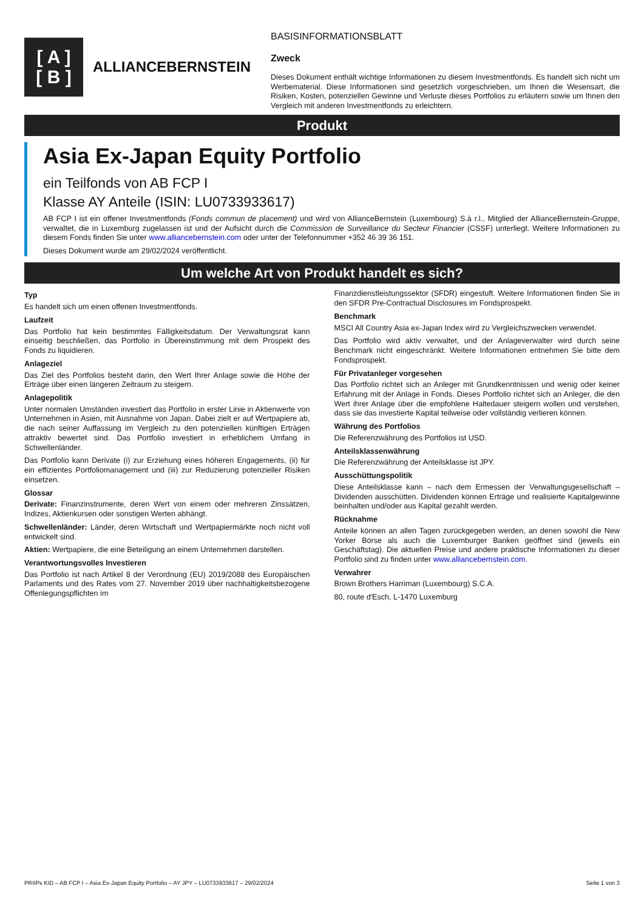[ A ]
[ B ]
ALLIANCEBERNSTEIN
BASISINFORMATIONSBLATT
Zweck
Dieses Dokument enthält wichtige Informationen zu diesem Investmentfonds. Es handelt sich nicht um Werbematerial. Diese Informationen sind gesetzlich vorgeschrieben, um Ihnen die Wesensart, die Risiken, Kosten, potenziellen Gewinne und Verluste dieses Portfolios zu erläutern sowie um Ihnen den Vergleich mit anderen Investmentfonds zu erleichtern.
Produkt
Asia Ex-Japan Equity Portfolio
ein Teilfonds von AB FCP I
Klasse AY Anteile (ISIN: LU0733933617)
AB FCP I ist ein offener Investmentfonds (Fonds commun de placement) und wird von AllianceBernstein (Luxembourg) S.à r.l., Mitglied der AllianceBernstein-Gruppe, verwaltet, die in Luxemburg zugelassen ist und der Aufsicht durch die Commission de Surveillance du Secteur Financier (CSSF) unterliegt. Weitere Informationen zu diesem Fonds finden Sie unter www.alliancebernstein.com oder unter der Telefonnummer +352 46 39 36 151.
Dieses Dokument wurde am 29/02/2024 veröffentlicht.
Um welche Art von Produkt handelt es sich?
Typ
Es handelt sich um einen offenen Investmentfonds.
Laufzeit
Das Portfolio hat kein bestimmtes Fälligkeitsdatum. Der Verwaltungsrat kann einseitig beschließen, das Portfolio in Übereinstimmung mit dem Prospekt des Fonds zu liquidieren.
Anlageziel
Das Ziel des Portfolios besteht darin, den Wert Ihrer Anlage sowie die Höhe der Erträge über einen längeren Zeitraum zu steigern.
Anlagepolitik
Unter normalen Umständen investiert das Portfolio in erster Linie in Aktienwerte von Unternehmen in Asien, mit Ausnahme von Japan. Dabei zielt er auf Wertpapiere ab, die nach seiner Auffassung im Vergleich zu den potenziellen künftigen Erträgen attraktiv bewertet sind. Das Portfolio investiert in erheblichem Umfang in Schwellenländer.
Das Portfolio kann Derivate (i) zur Erziehung eines höheren Engagements, (ii) für ein effizientes Portfoliomanagement und (iii) zur Reduzierung potenzieller Risiken einsetzen.
Glossar
Derivate: Finanzinstrumente, deren Wert von einem oder mehreren Zinssätzen, Indizes, Aktienkursen oder sonstigen Werten abhängt.
Schwellenländer: Länder, deren Wirtschaft und Wertpapiermärkte noch nicht voll entwickelt sind.
Aktien: Wertpapiere, die eine Beteiligung an einem Unternehmen darstellen.
Verantwortungsvolles Investieren
Das Portfolio ist nach Artikel 8 der Verordnung (EU) 2019/2088 des Europäischen Parlaments und des Rates vom 27. November 2019 über nachhaltigkeitsbezogene Offenlegungspflichten im
Finanzdienstleistungssektor (SFDR) eingestuft. Weitere Informationen finden Sie in den SFDR Pre-Contractual Disclosures im Fondsprospekt.
Benchmark
MSCI All Country Asia ex-Japan Index wird zu Vergleichszwecken verwendet.
Das Portfolio wird aktiv verwaltet, und der Anlageverwalter wird durch seine Benchmark nicht eingeschränkt. Weitere Informationen entnehmen Sie bitte dem Fondsprospekt.
Für Privatanleger vorgesehen
Das Portfolio richtet sich an Anleger mit Grundkenntnissen und wenig oder keiner Erfahrung mit der Anlage in Fonds. Dieses Portfolio richtet sich an Anleger, die den Wert ihrer Anlage über die empfohlene Haltedauer steigern wollen und verstehen, dass sie das investierte Kapital teilweise oder vollständig verlieren können.
Währung des Portfolios
Die Referenzwährung des Portfolios ist USD.
Anteilsklassenwährung
Die Referenzwährung der Anteilsklasse ist JPY.
Ausschüttungspolitik
Diese Anteilsklasse kann – nach dem Ermessen der Verwaltungsgesellschaft – Dividenden ausschütten. Dividenden können Erträge und realisierte Kapitalgewinne beinhalten und/oder aus Kapital gezahlt werden.
Rücknahme
Anteile können an allen Tagen zurückgegeben werden, an denen sowohl die New Yorker Börse als auch die Luxemburger Banken geöffnet sind (jeweils ein Geschäftstag). Die aktuellen Preise und andere praktische Informationen zu dieser Portfolio sind zu finden unter www.alliancebernstein.com.
Verwahrer
Brown Brothers Harriman (Luxembourg) S.C.A.
80, route d'Esch, L-1470 Luxemburg
PRIIPs KID – AB FCP I – Asia Ex-Japan Equity Portfolio – AY JPY – LU0733933617 – 29/02/2024 Seite 1 von 3